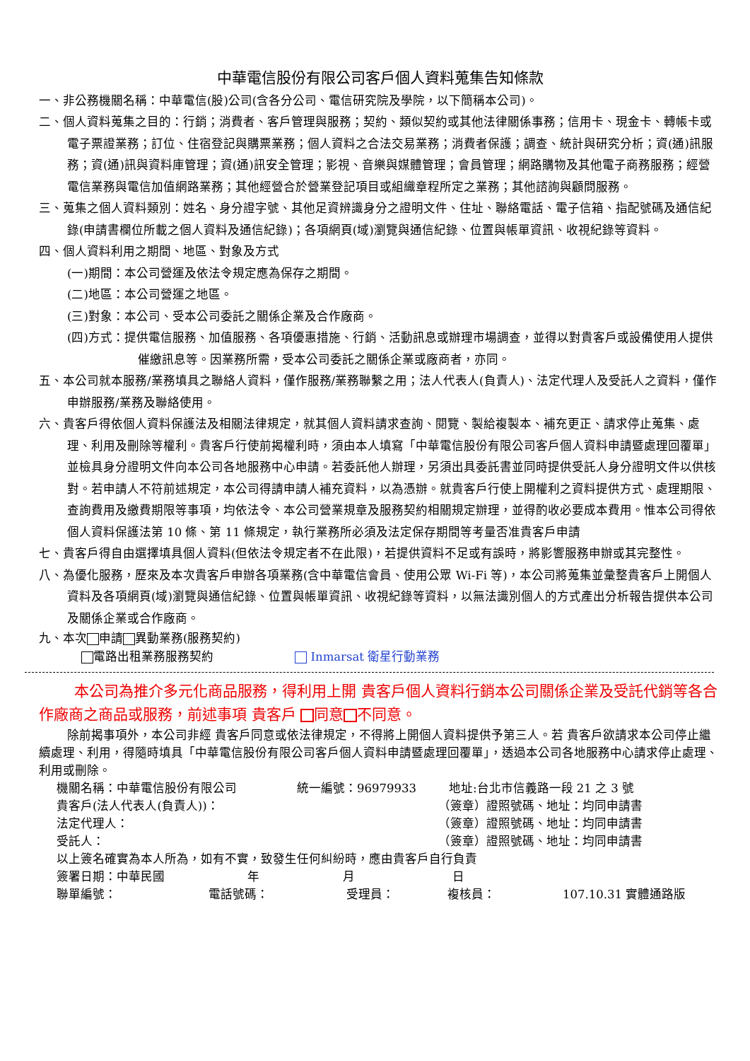中華電信股份有限公司客戶個人資料蒐集告知條款
一、非公務機關名稱：中華電信(股)公司(含各分公司、電信研究院及學院，以下簡稱本公司)。
二、個人資料蒐集之目的：行銷；消費者、客戶管理與服務；契約、類似契約或其他法律關係事務；信用卡、現金卡、轉帳卡或電子票證業務；訂位、住宿登記與購票業務；個人資料之合法交易業務；消費者保護；調查、統計與研究分析；資(通)訊服務；資(通)訊與資料庫管理；資(通)訊安全管理；影視、音樂與媒體管理；會員管理；網路購物及其他電子商務服務；經營電信業務與電信加值網路業務；其他經營合於營業登記項目或組織章程所定之業務；其他諮詢與顧問服務。
三、蒐集之個人資料類別：姓名、身分證字號、其他足資辨識身分之證明文件、住址、聯絡電話、電子信箱、指配號碼及通信紀錄(申請書欄位所載之個人資料及通信紀錄)；各項網頁(域)瀏覽與通信紀錄、位置與帳單資訊、收視紀錄等資料。
四、個人資料利用之期間、地區、對象及方式
(一)期間：本公司營運及依法令規定應為保存之期間。
(二)地區：本公司營運之地區。
(三)對象：本公司、受本公司委託之關係企業及合作廠商。
(四)方式：提供電信服務、加值服務、各項優惠措施、行銷、活動訊息或辦理市場調查，並得以對貴客戶或設備使用人提供催繳訊息等。因業務所需，受本公司委託之關係企業或廠商者，亦同。
五、本公司就本服務/業務填具之聯絡人資料，僅作服務/業務聯繫之用；法人代表人(負責人)、法定代理人及受託人之資料，僅作申辦服務/業務及聯絡使用。
六、貴客戶得依個人資料保護法及相關法律規定，就其個人資料請求查詢、閱覽、製給複製本、補充更正、請求停止蒐集、處理、利用及刪除等權利。貴客戶行使前揭權利時，須由本人填寫「中華電信股份有限公司客戶個人資料申請暨處理回覆單」並檢具身分證明文件向本公司各地服務中心申請。若委託他人辦理，另須出具委託書並同時提供受託人身分證明文件以供核對。若申請人不符前述規定，本公司得請申請人補充資料，以為憑辦。就貴客戶行使上開權利之資料提供方式、處理期限、查詢費用及繳費期限等事項，均依法令、本公司營業規章及服務契約相關規定辦理，並得酌收必要成本費用。惟本公司得依個人資料保護法第 10 條、第 11 條規定，執行業務所必須及法定保存期間等考量否准貴客戶申請
七、貴客戶得自由選擇填具個人資料(但依法令規定者不在此限)，若提供資料不足或有誤時，將影響服務申辦或其完整性。
八、為優化服務，歷來及本次貴客戶申辦各項業務(含中華電信會員、使用公眾 Wi-Fi 等)，本公司將蒐集並彙整貴客戶上開個人資料及各項網頁(域)瀏覽與通信紀錄、位置與帳單資訊、收視紀錄等資料，以無法識別個人的方式產出分析報告提供本公司及關係企業或合作廠商。
九、本次 申請 異動業務(服務契約)
電路出租業務服務契約 Inmarsat 衛星行動業務
本公司為推介多元化商品服務，得利用上開 貴客戶個人資料行銷本公司關係企業及受託代銷等各合作廠商之商品或服務，前述事項 貴客戶 同意 不同意。
除前揭事項外，本公司非經 貴客戶同意或依法律規定，不得將上開個人資料提供予第三人。若 貴客戶欲請求本公司停止繼續處理、利用，得隨時填具「中華電信股份有限公司客戶個人資料申請暨處理回覆單」，透過本公司各地服務中心請求停止處理、利用或刪除。
機關名稱：中華電信股份有限公司 統一編號：96979933 地址:台北市信義路一段 21 之 3 號
貴客戶(法人代表人(負責人))： （簽章）證照號碼、地址：均同申請書
法定代理人： （簽章）證照號碼、地址：均同申請書
受託人： （簽章）證照號碼、地址：均同申請書
以上簽名確實為本人所為，如有不實，致發生任何糾紛時，應由貴客戶自行負責
簽署日期：中華民國 年 月 日
聯單編號： 電話號碼： 受理員： 複核員： 107.10.31 實體通路版